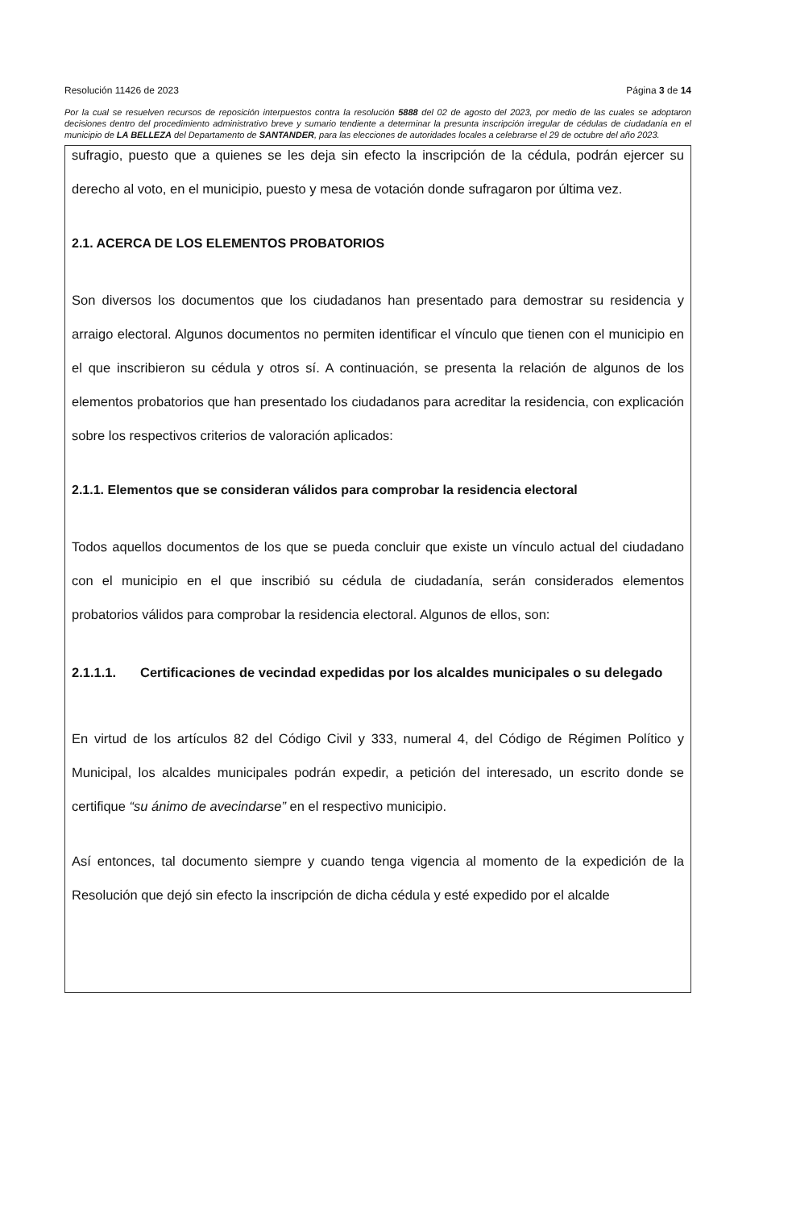Resolución 11426 de 2023 Página 3 de 14
Por la cual se resuelven recursos de reposición interpuestos contra la resolución 5888 del 02 de agosto del 2023, por medio de las cuales se adoptaron decisiones dentro del procedimiento administrativo breve y sumario tendiente a determinar la presunta inscripción irregular de cédulas de ciudadanía en el municipio de LA BELLEZA del Departamento de SANTANDER, para las elecciones de autoridades locales a celebrarse el 29 de octubre del año 2023.
sufragio, puesto que a quienes se les deja sin efecto la inscripción de la cédula, podrán ejercer su derecho al voto, en el municipio, puesto y mesa de votación donde sufragaron por última vez.
2.1. ACERCA DE LOS ELEMENTOS PROBATORIOS
Son diversos los documentos que los ciudadanos han presentado para demostrar su residencia y arraigo electoral. Algunos documentos no permiten identificar el vínculo que tienen con el municipio en el que inscribieron su cédula y otros sí. A continuación, se presenta la relación de algunos de los elementos probatorios que han presentado los ciudadanos para acreditar la residencia, con explicación sobre los respectivos criterios de valoración aplicados:
2.1.1. Elementos que se consideran válidos para comprobar la residencia electoral
Todos aquellos documentos de los que se pueda concluir que existe un vínculo actual del ciudadano con el municipio en el que inscribió su cédula de ciudadanía, serán considerados elementos probatorios válidos para comprobar la residencia electoral. Algunos de ellos, son:
2.1.1.1. Certificaciones de vecindad expedidas por los alcaldes municipales o su delegado
En virtud de los artículos 82 del Código Civil y 333, numeral 4, del Código de Régimen Político y Municipal, los alcaldes municipales podrán expedir, a petición del interesado, un escrito donde se certifique “su ánimo de avecindarse” en el respectivo municipio.
Así entonces, tal documento siempre y cuando tenga vigencia al momento de la expedición de la Resolución que dejó sin efecto la inscripción de dicha cédula y esté expedido por el alcalde